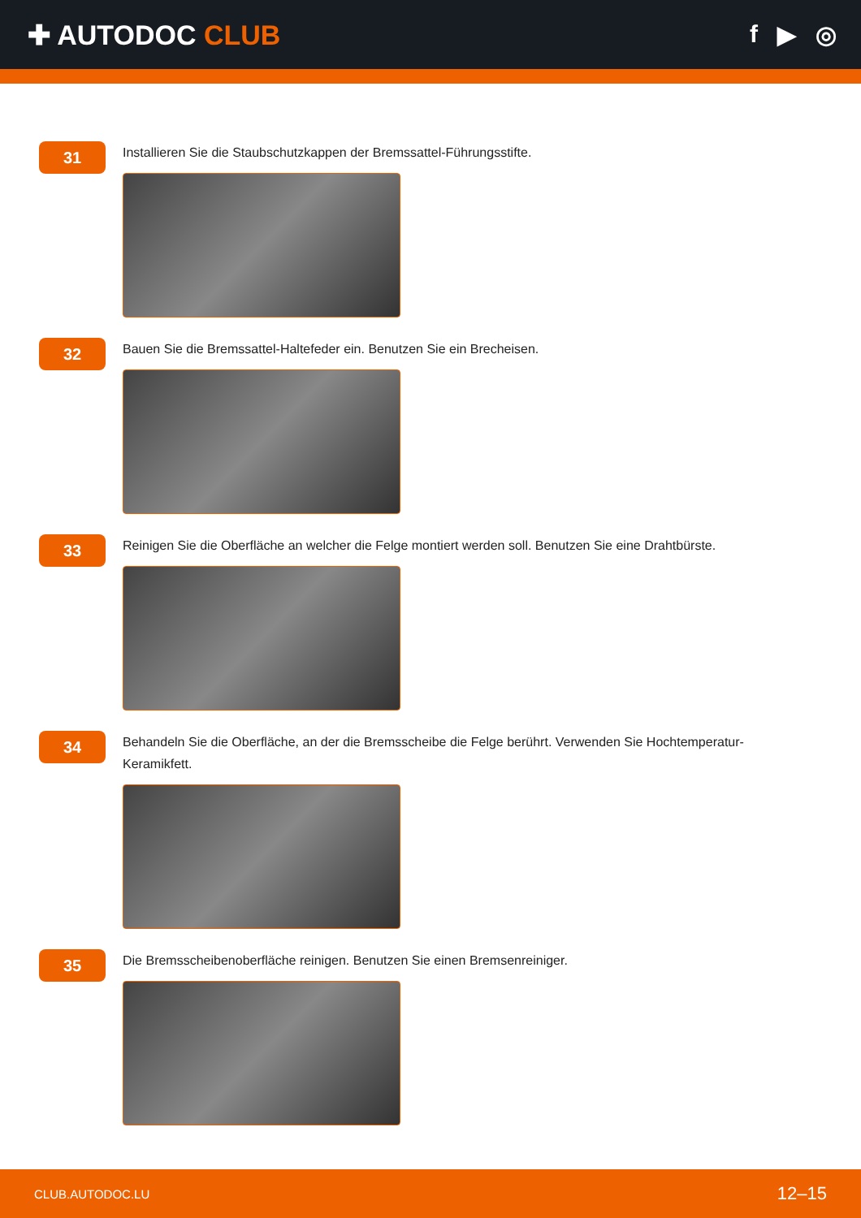✚ AUTODOC CLUB f ▶ ◎
31
Installieren Sie die Staubschutzkappen der Bremssattel-Führungsstifte.
32
Bauen Sie die Bremssattel-Haltefeder ein. Benutzen Sie ein Brecheisen.
33
Reinigen Sie die Oberfläche an welcher die Felge montiert werden soll. Benutzen Sie eine Drahtbürste.
34
Behandeln Sie die Oberfläche, an der die Bremsscheibe die Felge berührt. Verwenden Sie Hochtemperatur-Keramikfett.
35
Die Bremsscheibenoberfläche reinigen. Benutzen Sie einen Bremsenreiniger.
CLUB.AUTODOC.LU 12–15